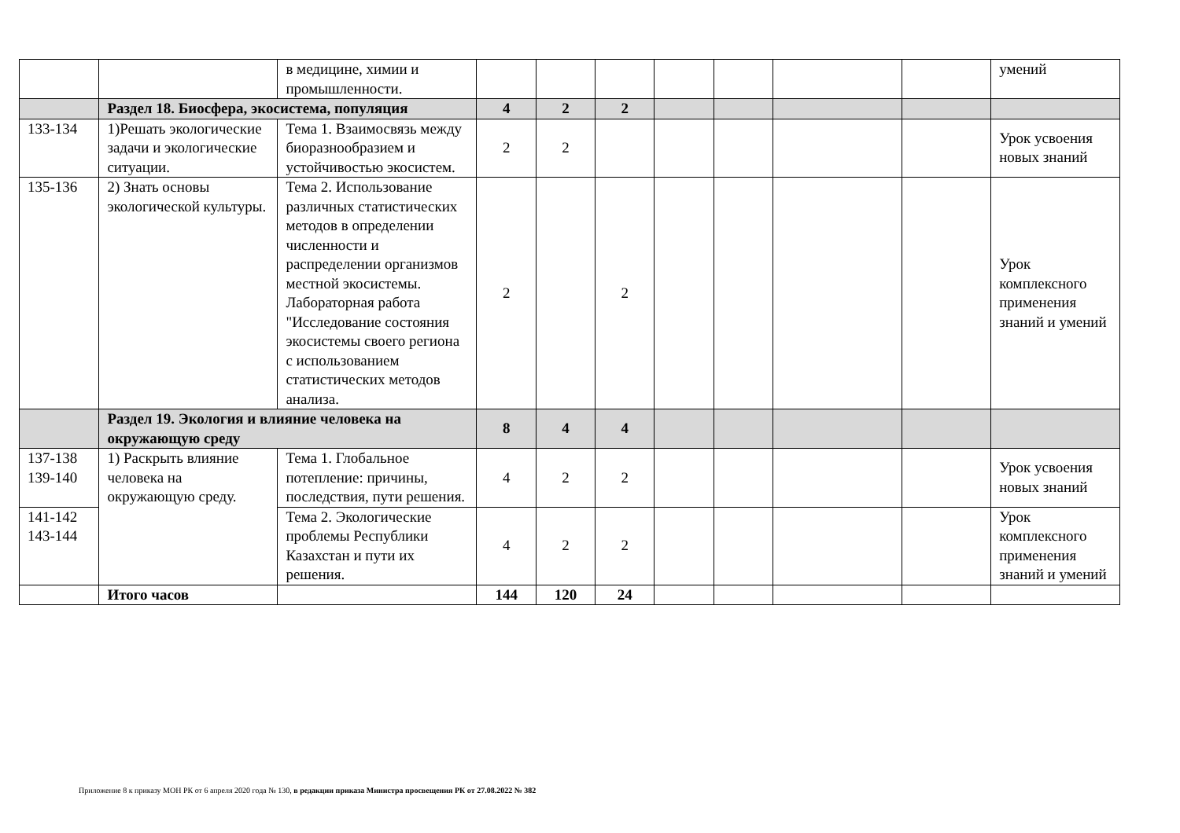| | | в медицине, химии и промышленности. | | | | | | | | умений |
| | Раздел 18. Биосфера, экосистема, популяция | | 4 | 2 | 2 | | | | | |
| 133-134 | 1)Решать экологические задачи и экологические ситуации. | Тема 1. Взаимосвязь между биоразнообразием и устойчивостью экосистем. | 2 | 2 | | | | | | Урок усвоения новых знаний |
| 135-136 | 2) Знать основы экологической культуры. | Тема 2. Использование различных статистических методов в определении численности и распределении организмов местной экосистемы. Лабораторная работа "Исследование состояния экосистемы своего региона с использованием статистических методов анализа. | 2 | | 2 | | | | | Урок комплексного применения знаний и умений |
| | Раздел 19. Экология и влияние человека на окружающую среду | | 8 | 4 | 4 | | | | | |
| 137-138 139-140 | 1) Раскрыть влияние человека на окружающую среду. | Тема 1. Глобальное потепление: причины, последствия, пути решения. | 4 | 2 | 2 | | | | | Урок усвоения новых знаний |
| 141-142 143-144 | | Тема 2. Экологические проблемы Республики Казахстан и пути их решения. | 4 | 2 | 2 | | | | | Урок комплексного применения знаний и умений |
| | Итого часов | | 144 | 120 | 24 | | | | | |
Приложение 8 к приказу МОН РК от 6 апреля 2020 года № 130, в редакции приказа Министра просвещения РК от 27.08.2022 № 382